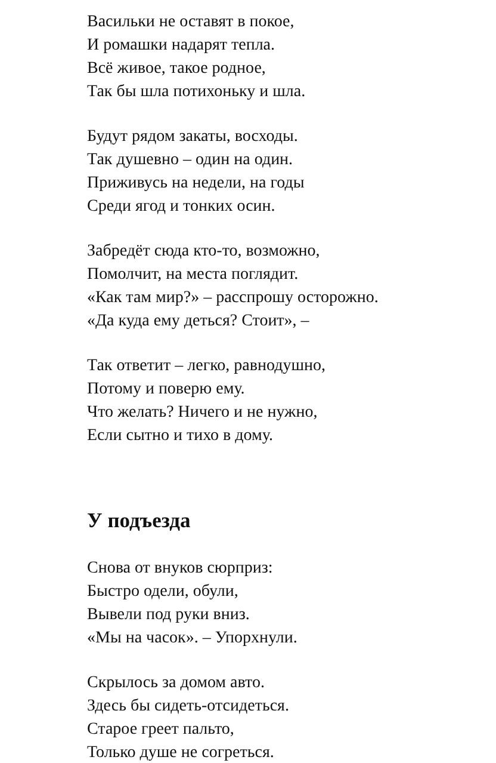Васильки не оставят в покое,
И ромашки надарят тепла.
Всё живое, такое родное,
Так бы шла потихоньку и шла.
Будут рядом закаты, восходы.
Так душевно – один на один.
Приживусь на недели, на годы
Среди ягод и тонких осин.
Забредёт сюда кто-то, возможно,
Помолчит, на места поглядит.
«Как там мир?» – расспрошу осторожно.
«Да куда ему деться? Стоит», –
Так ответит – легко, равнодушно,
Потому и поверю ему.
Что желать? Ничего и не нужно,
Если сытно и тихо в дому.
У подъезда
Снова от внуков сюрприз:
Быстро одели, обули,
Вывели под руки вниз.
«Мы на часок». – Упорхнули.
Скрылось за домом авто.
Здесь бы сидеть-отсидеться.
Старое греет пальто,
Только душе не согреться.